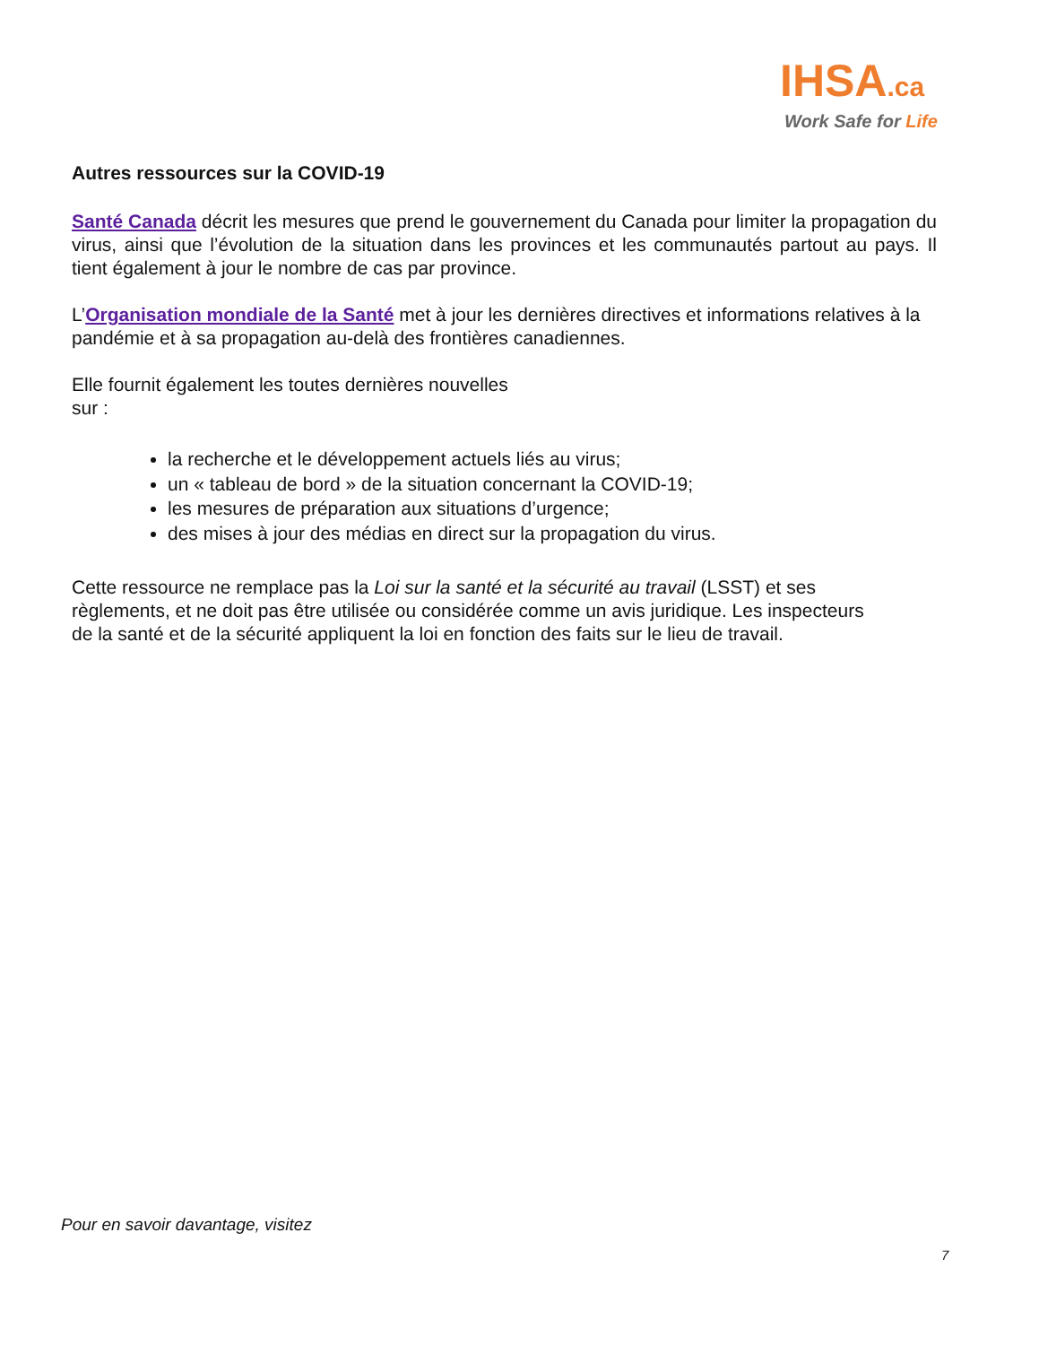IHSA.ca
Work Safe for Life
Autres ressources sur la COVID-19
Santé Canada décrit les mesures que prend le gouvernement du Canada pour limiter la propagation du virus, ainsi que l’évolution de la situation dans les provinces et les communautés partout au pays. Il tient également à jour le nombre de cas par province.
L’Organisation mondiale de la Santé met à jour les dernières directives et informations relatives à la pandémie et à sa propagation au-delà des frontières canadiennes.
Elle fournit également les toutes dernières nouvelles
sur :
la recherche et le développement actuels liés au virus;
un « tableau de bord » de la situation concernant la COVID-19;
les mesures de préparation aux situations d’urgence;
des mises à jour des médias en direct sur la propagation du virus.
Cette ressource ne remplace pas la Loi sur la santé et la sécurité au travail (LSST) et ses règlements, et ne doit pas être utilisée ou considérée comme un avis juridique. Les inspecteurs de la santé et de la sécurité appliquent la loi en fonction des faits sur le lieu de travail.
Pour en savoir davantage, visitez
7